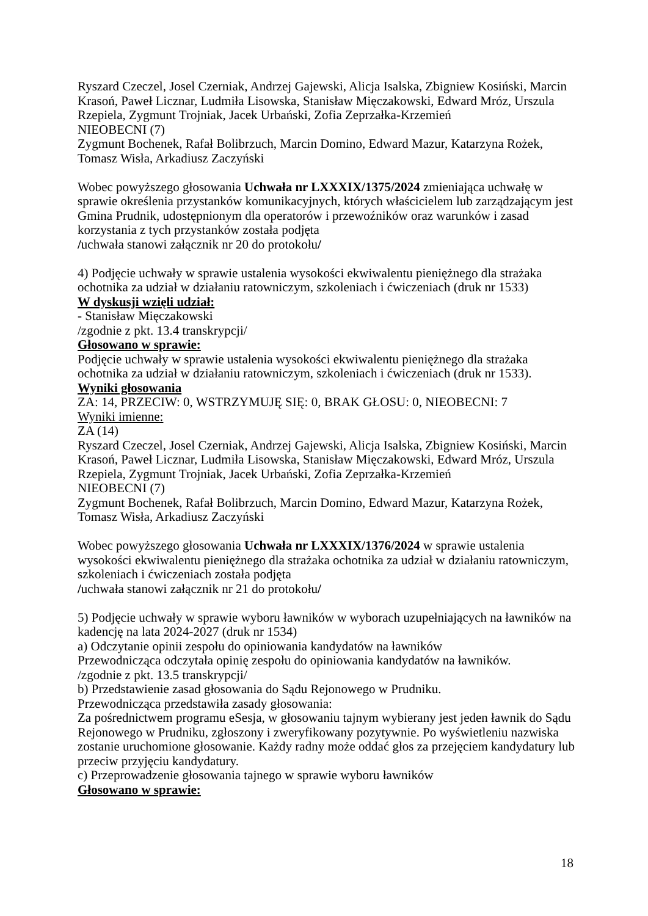Ryszard Czeczel, Josel Czerniak, Andrzej Gajewski, Alicja Isalska, Zbigniew Kosiński, Marcin Krasoń, Paweł Licznar, Ludmiła Lisowska, Stanisław Mięczakowski, Edward Mróz, Urszula Rzepiela, Zygmunt Trojniak, Jacek Urbański, Zofia Zeprzałka-Krzemień
NIEOBECNI (7)
Zygmunt Bochenek, Rafał Bolibrzuch, Marcin Domino, Edward Mazur, Katarzyna Rożek, Tomasz Wisła, Arkadiusz Zaczyński
Wobec powyższego głosowania Uchwała nr LXXXIX/1375/2024 zmieniająca uchwałę w sprawie określenia przystanków komunikacyjnych, których właścicielem lub zarządzającym jest Gmina Prudnik, udostępnionym dla operatorów i przewoźników oraz warunków i zasad korzystania z tych przystanków została podjęta
/uchwała stanowi załącznik nr 20 do protokołu/
4) Podjęcie uchwały w sprawie ustalenia wysokości ekwiwalentu pieniężnego dla strażaka ochotnika za udział w działaniu ratowniczym, szkoleniach i ćwiczeniach (druk nr 1533)
W dyskusji wzięli udział:
- Stanisław Mięczakowski
/zgodnie z pkt. 13.4 transkrypcji/
Głosowano w sprawie:
Podjęcie uchwały w sprawie ustalenia wysokości ekwiwalentu pieniężnego dla strażaka ochotnika za udział w działaniu ratowniczym, szkoleniach i ćwiczeniach (druk nr 1533).
Wyniki głosowania
ZA: 14, PRZECIW: 0, WSTRZYMUJĘ SIĘ: 0, BRAK GŁOSU: 0, NIEOBECNI: 7
Wyniki imienne:
ZA (14)
Ryszard Czeczel, Josel Czerniak, Andrzej Gajewski, Alicja Isalska, Zbigniew Kosiński, Marcin Krasoń, Paweł Licznar, Ludmiła Lisowska, Stanisław Mięczakowski, Edward Mróz, Urszula Rzepiela, Zygmunt Trojniak, Jacek Urbański, Zofia Zeprzałka-Krzemień
NIEOBECNI (7)
Zygmunt Bochenek, Rafał Bolibrzuch, Marcin Domino, Edward Mazur, Katarzyna Rożek, Tomasz Wisła, Arkadiusz Zaczyński
Wobec powyższego głosowania Uchwała nr LXXXIX/1376/2024 w sprawie ustalenia wysokości ekwiwalentu pieniężnego dla strażaka ochotnika za udział w działaniu ratowniczym, szkoleniach i ćwiczeniach została podjęta
/uchwała stanowi załącznik nr 21 do protokołu/
5) Podjęcie uchwały w sprawie wyboru ławników w wyborach uzupełniających na ławników na kadencję na lata 2024-2027 (druk nr 1534)
a) Odczytanie opinii zespołu do opiniowania kandydatów na ławników
Przewodnicząca odczytała opinię zespołu do opiniowania kandydatów na ławników.
/zgodnie z pkt. 13.5 transkrypcji/
b) Przedstawienie zasad głosowania do Sądu Rejonowego w Prudniku.
Przewodnicząca przedstawiła zasady głosowania:
Za pośrednictwem programu eSesja, w głosowaniu tajnym wybierany jest jeden ławnik do Sądu Rejonowego w Prudniku, zgłoszony i zweryfikowany pozytywnie. Po wyświetleniu nazwiska zostanie uruchomione głosowanie. Każdy radny może oddać głos za przejęciem kandydatury lub przeciw przyjęciu kandydatury.
c) Przeprowadzenie głosowania tajnego w sprawie wyboru ławników
Głosowano w sprawie:
18